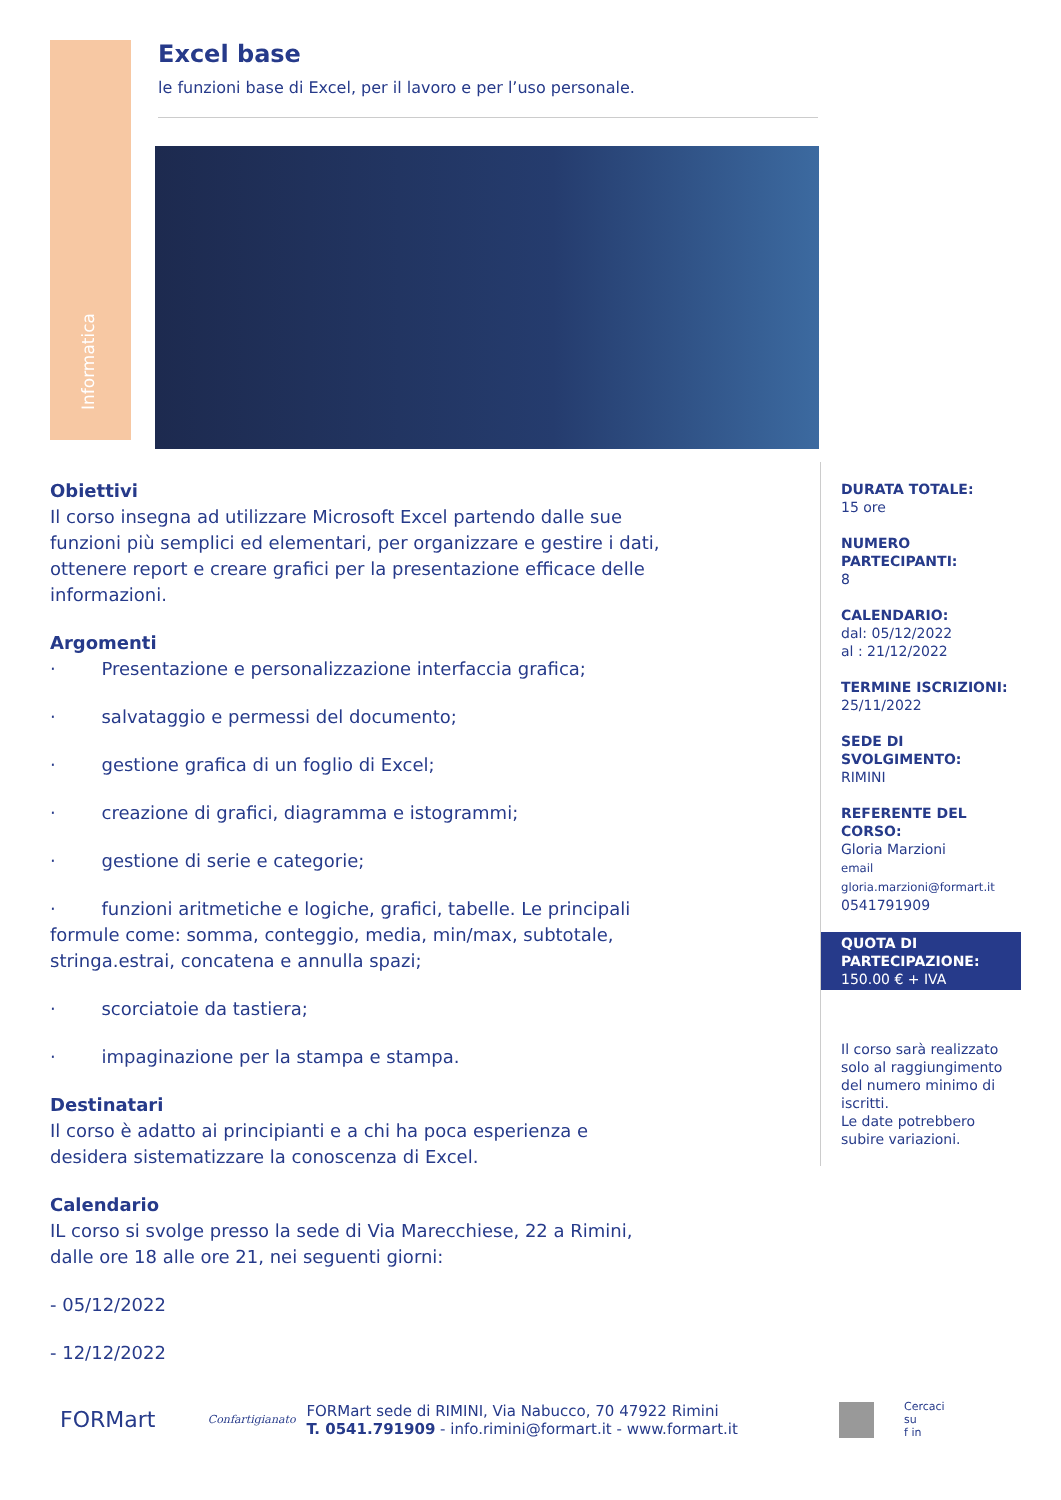Informatica
Excel base
le funzioni base di Excel, per il lavoro e per l’uso personale.
Obiettivi
Il corso insegna ad utilizzare Microsoft Excel partendo dalle sue funzioni più semplici ed elementari, per organizzare e gestire i dati, ottenere report e creare grafici per la presentazione efficace delle informazioni.
Argomenti
· Presentazione e personalizzazione interfaccia grafica;
· salvataggio e permessi del documento;
· gestione grafica di un foglio di Excel;
· creazione di grafici, diagramma e istogrammi;
· gestione di serie e categorie;
· funzioni aritmetiche e logiche, grafici, tabelle. Le principali formule come: somma, conteggio, media, min/max, subtotale, stringa.estrai, concatena e annulla spazi;
· scorciatoie da tastiera;
· impaginazione per la stampa e stampa.
Destinatari
Il corso è adatto ai principianti e a chi ha poca esperienza e desidera sistematizzare la conoscenza di Excel.
Calendario
IL corso si svolge presso la sede di Via Marecchiese, 22 a Rimini, dalle ore 18 alle ore 21, nei seguenti giorni:
- 05/12/2022
- 12/12/2022
DURATA TOTALE:
15 ore
NUMERO PARTECIPANTI:
8
CALENDARIO:
dal: 05/12/2022
al : 21/12/2022
TERMINE ISCRIZIONI:
25/11/2022
SEDE DI SVOLGIMENTO:
RIMINI
REFERENTE DEL CORSO:
Gloria Marzioni
email
gloria.marzioni@formart.it
0541791909
QUOTA DI PARTECIPAZIONE:
150.00 € + IVA
Il corso sarà realizzato solo al raggiungimento del numero minimo di iscritti.
Le date potrebbero subire variazioni.
FORMart
Confartigianato
FORMart sede di RIMINI, Via Nabucco, 70 47922 Rimini
T. 0541.791909 - info.rimini@formart.it - www.formart.it
Cercaci su
f in